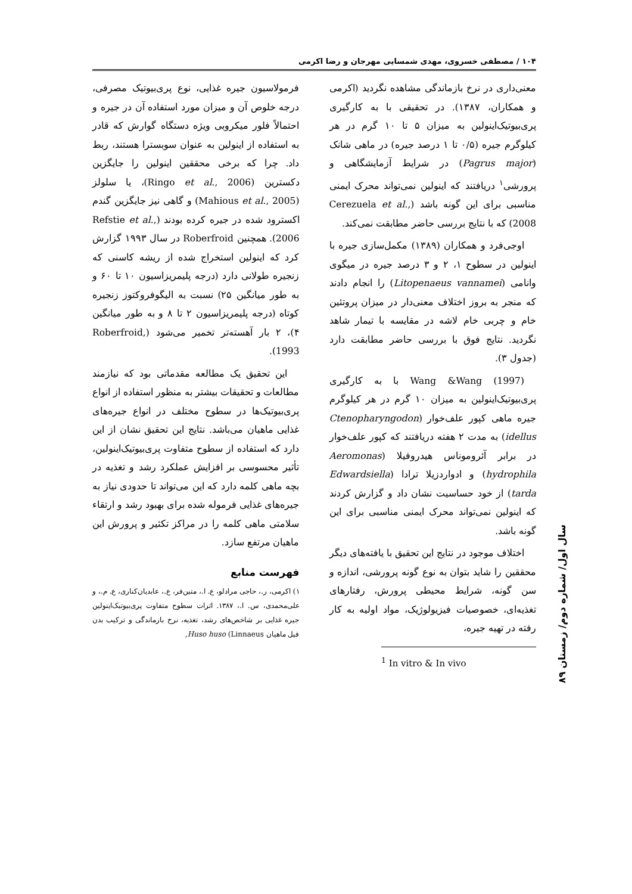۱۰۴ / مصطفی خسروی، مهدی شمسایی مهرجان و رضا اکرمی
معنی‌داری در نرخ بازماندگی مشاهده نگردید (اکرمی و همکاران، ۱۳۸۷). در تحقیقی با به کارگیری پری‌بیوتیک‌اینولین به میزان ۵ تا ۱۰ گرم در هر کیلوگرم جیره (۰/۵ تا ۱ درصد جیره) در ماهی شانک (Pagrus major) در شرایط آزمایشگاهی و پرورشی<sup>۱</sup> دریافتند که اینولین نمی‌تواند محرک ایمنی مناسبی برای این گونه باشد (Cerezuela et al., 2008) که با نتایج بررسی حاضر مطابقت نمی‌کند.
اوجی‌فرد و همکاران (۱۳۸۹) مکمل‌سازی جیره با اینولین در سطوح ۱، ۲ و ۳ درصد جیره در میگوی وانامی (Litopenaeus vannamei) را انجام دادند که منجر به بروز اختلاف معنی‌دار در میزان پروتئین خام و چربی خام لاشه در مقایسه با تیمار شاهد نگردید. نتایج فوق با بررسی حاضر مطابقت دارد (جدول ۳).
Wang &Wang (1997) با به کارگیری پری‌بیوتیک‌اینولین به میزان ۱۰ گرم در هر کیلوگرم جیره ماهی کپور علف‌خوار (Ctenopharyngodon idellus) به مدت ۲ هفته دریافتند که کپور علف‌خوار در برابر آئروموناس هیدروفیلا (Aeromonas hydrophila) و ادواردزیلا ترادا (Edwardsiella tarda) از خود حساسیت نشان داد و گزارش کردند که اینولین نمی‌تواند محرک ایمنی مناسبی برای این گونه باشد.
اختلاف موجود در نتایج این تحقیق با یافته‌های دیگر محققین را شاید بتوان به نوع گونه پرورشی، اندازه و سن گونه، شرایط محیطی پرورش، رفتارهای تغذیه‌ای، خصوصیات فیزیولوژیک، مواد اولیه به کار رفته در تهیه جیره،
<sup>1</sup> In vitro & In vivo
فرمولاسیون جیره غذایی، نوع پری‌بیوتیک مصرفی، درجه خلوص آن و میزان مورد استفاده آن در جیره و احتمالاً فلور میکروبی ویژه دستگاه گوارش که قادر به استفاده از اینولین به عنوان سوبسترا هستند، ربط داد. چرا که برخی محققین اینولین را جایگزین دکسترین (Ringo et al., 2006)، یا سلولز (Mahious et al., 2005) و گاهی نیز جایگزین گندم اکسترود شده در جیره کرده بودند (Refstie et al., 2006). همچنین Roberfroid در سال ۱۹۹۳ گزارش کرد که اینولین استخراج شده از ریشه کاسنی که زنجیره طولانی دارد (درجه پلیمریزاسیون ۱۰ تا ۶۰ و به طور میانگین ۲۵) نسبت به الیگوفروکتوز زنجیره کوتاه (درجه پلیمریزاسیون ۲ تا ۸ و به طور میانگین ۴)، ۲ بار آهسته‌تر تخمیر می‌شود (Roberfroid, 1993).
این تحقیق یک مطالعه مقدماتی بود که نیازمند مطالعات و تحقیقات بیشتر به منظور استفاده از انواع پری‌بیوتیک‌ها در سطوح مختلف در انواع جیره‌های غذایی ماهیان می‌باشد. نتایج این تحقیق نشان از این دارد که استفاده از سطوح متفاوت پری‌بیوتیک‌اینولین، تأثیر محسوسی بر افزایش عملکرد رشد و تغذیه در بچه ماهی کلمه دارد که این می‌تواند تا حدودی نیاز به جیره‌های غذایی فرموله شده برای بهبود رشد و ارتقاء سلامتی ماهی کلمه را در مراکز تکثیر و پرورش این ماهیان مرتفع سازد.
فهرست منابع
۱) اکرمی، ر.، حاجی مرادلو، ع. ا.، متین‌فر، ع.، عابدیان‌کناری، ع. م.، و علی‌محمدی، س. ا.، ۱۳۸۷. اثرات سطوح متفاوت پری‌بیوتیک‌اینولین جیره غذایی بر شاخص‌های رشد، تغذیه، نرخ بازماندگی و ترکیب بدن فیل ماهیان Huso huso (Linnaeus,
سال اول/ شماره دوم/ زمستان ۸۹